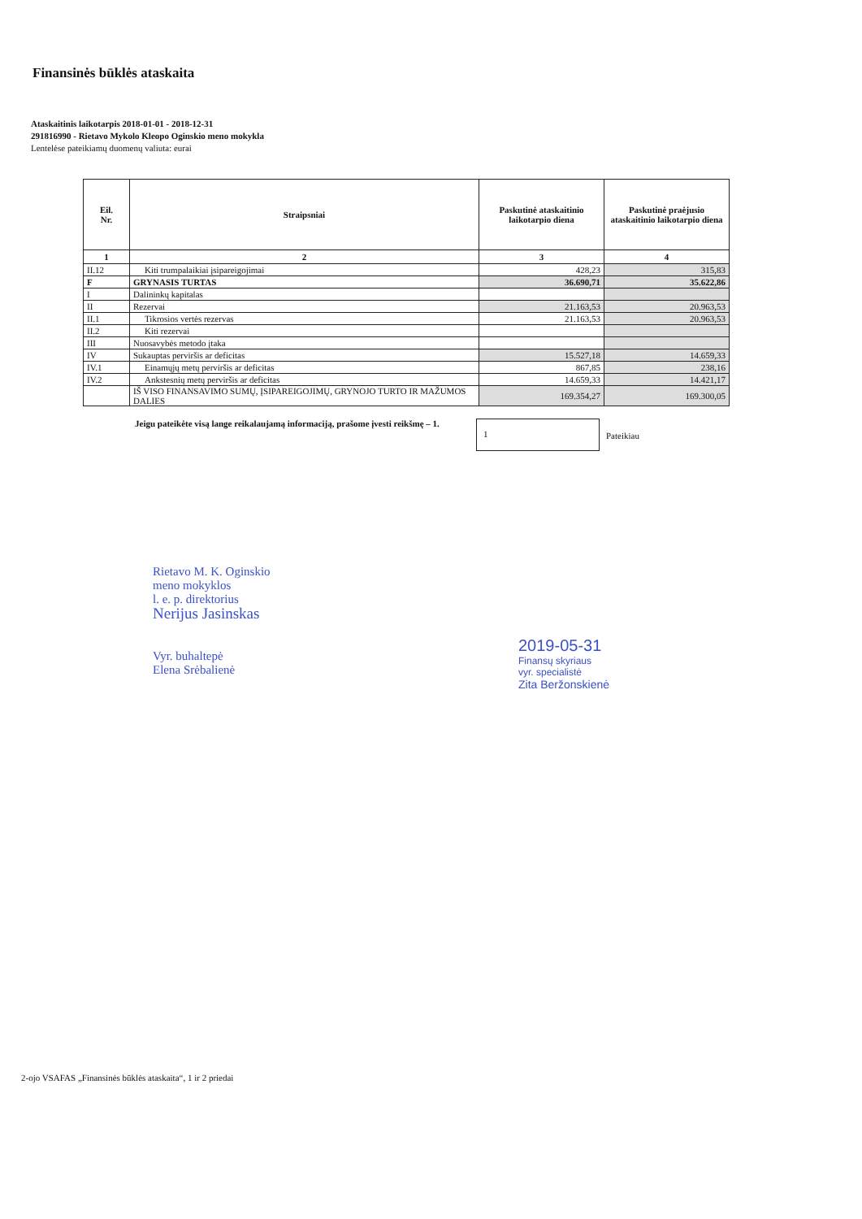Finansinės būklės ataskaita
Ataskaitinis laikotarpis 2018-01-01 - 2018-12-31
291816990 - Rietavo Mykolo Kleopo Oginskio meno mokykla
Lentelėse pateikiamų duomenų valiuta: eurai
| Eil. Nr. | Straipsniai | Paskutinė ataskaitinio laikotarpio diena | Paskutinė praėjusio ataskaitinio laikotarpio diena |
| --- | --- | --- | --- |
| 1 | 2 | 3 | 4 |
| II.12 | Kiti trumpalaikiai įsipareigojimai | 428,23 | 315,83 |
| F | GRYNASIS TURTAS | 36.690,71 | 35.622,86 |
| I | Dalininkų kapitalas | | |
| II | Rezervai | 21.163,53 | 20.963,53 |
| II.1 | Tikrosios vertės rezervas | 21.163,53 | 20.963,53 |
| II.2 | Kiti rezervai | | |
| III | Nuosavybės metodo įtaka | | |
| IV | Sukauptas perviršis ar deficitas | 15.527,18 | 14.659,33 |
| IV.1 | Einamųjų metų perviršis ar deficitas | 867,85 | 238,16 |
| IV.2 | Ankstesnių metų perviršis ar deficitas | 14.659,33 | 14.421,17 |
| | IŠ VISO FINANSAVIMO SUMŲ, ĮSIPAREIGOJIMŲ, GRYNOJO TURTO IR MAŽUMOS DALIES | 169.354,27 | 169.300,05 |
Jeigu pateikėte visą lange reikalaujamą informaciją, prašome įvesti reikšmę – 1.
1
Pateikiau
Rietavo M. K. Oginskio
meno mokyklos
l. e. p. direktorius
Nerijus Jasinskas
Vyr. buhaltерė
Elena Srėbalienė
2019-05-31
Finansų skyriaus
vyr. specialistė
Zita Beržonskienė
2-ojo VSAFAS „Finansinės būklės ataskaita“, 1 ir 2 priedai